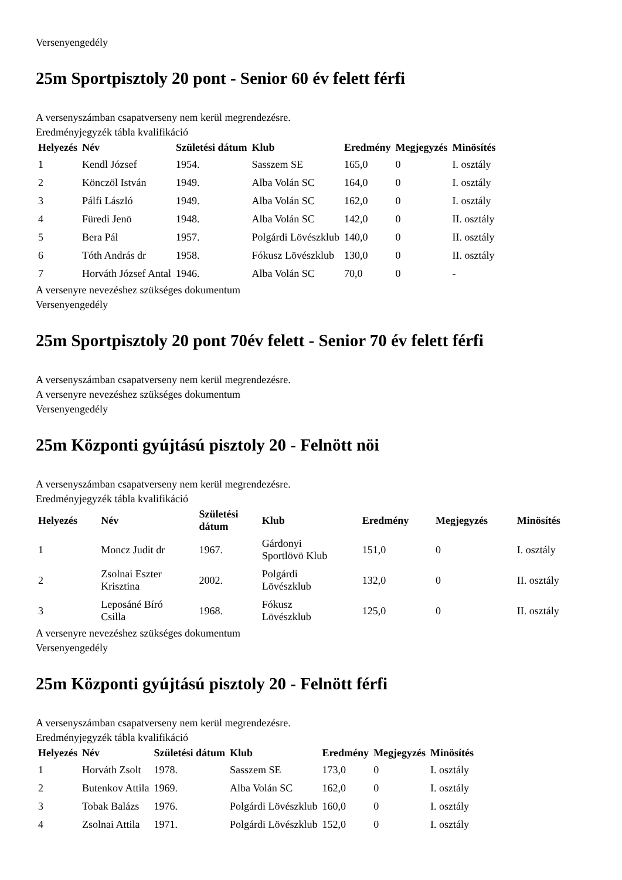Versenyengedély
25m Sportpisztoly 20 pont - Senior 60 év felett férfi
A versenyszámban csapatverseny nem kerül megrendezésre.
Eredményjegyzék tábla kvalifikáció
| Helyezés | Név | Születési dátum | Klub | Eredmény | Megjegyzés | Minösítés |
| --- | --- | --- | --- | --- | --- | --- |
| 1 | Kendl József | 1954. | Sasszem SE | 165,0 | 0 | I. osztály |
| 2 | Könczöl István | 1949. | Alba Volán SC | 164,0 | 0 | I. osztály |
| 3 | Pálfi László | 1949. | Alba Volán SC | 162,0 | 0 | I. osztály |
| 4 | Füredi Jenö | 1948. | Alba Volán SC | 142,0 | 0 | II. osztály |
| 5 | Bera Pál | 1957. | Polgárdi Lövészklub | 140,0 | 0 | II. osztály |
| 6 | Tóth András dr | 1958. | Fókusz Lövészklub | 130,0 | 0 | II. osztály |
| 7 | Horváth József Antal | 1946. | Alba Volán SC | 70,0 | 0 | - |
A versenyre nevezéshez szükséges dokumentum
Versenyengedély
25m Sportpisztoly 20 pont 70év felett - Senior 70 év felett férfi
A versenyszámban csapatverseny nem kerül megrendezésre.
A versenyre nevezéshez szükséges dokumentum
Versenyengedély
25m Központi gyújtású pisztoly 20 - Felnött nöi
A versenyszámban csapatverseny nem kerül megrendezésre.
Eredményjegyzék tábla kvalifikáció
| Helyezés | Név | Születési dátum | Klub | Eredmény | Megjegyzés | Minösítés |
| --- | --- | --- | --- | --- | --- | --- |
| 1 | Moncz Judit dr | 1967. | Gárdonyi Sportlövö Klub | 151,0 | 0 | I. osztály |
| 2 | Zsolnai Eszter Krisztina | 2002. | Polgárdi Lövészklub | 132,0 | 0 | II. osztály |
| 3 | Leposáné Bíró Csilla | 1968. | Fókusz Lövészklub | 125,0 | 0 | II. osztály |
A versenyre nevezéshez szükséges dokumentum
Versenyengedély
25m Központi gyújtású pisztoly 20 - Felnött férfi
A versenyszámban csapatverseny nem kerül megrendezésre.
Eredményjegyzék tábla kvalifikáció
| Helyezés | Név | Születési dátum | Klub | Eredmény | Megjegyzés | Minösítés |
| --- | --- | --- | --- | --- | --- | --- |
| 1 | Horváth Zsolt | 1978. | Sasszem SE | 173,0 | 0 | I. osztály |
| 2 | Butenkov Attila | 1969. | Alba Volán SC | 162,0 | 0 | I. osztály |
| 3 | Tobak Balázs | 1976. | Polgárdi Lövészklub | 160,0 | 0 | I. osztály |
| 4 | Zsolnai Attila | 1971. | Polgárdi Lövészklub | 152,0 | 0 | I. osztály |